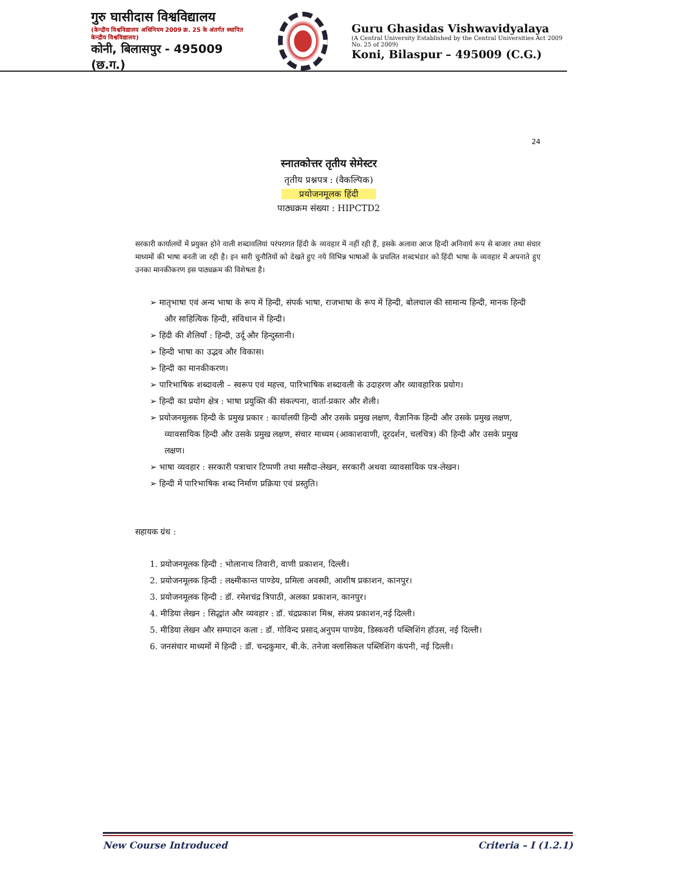गुरु घासीदास विश्वविद्यालय
(केन्द्रीय विश्वविद्यालय अधिनियम 2009 क्र. 25 के अंतर्गत स्थापित केन्द्रीय विश्वविद्यालय)
कोनी, बिलासपुर - 495009 (छ.ग.)
Guru Ghasidas Vishwavidyalaya
(A Central University Established by the Central Universities Act 2009 No. 25 of 2009)
Koni, Bilaspur – 495009 (C.G.)
24
स्नातकोत्तर तृतीय सेमेस्टर
तृतीय प्रश्नपत्र : (वैकल्पिक)
प्रयोजनमूलक हिंदी
पाठ्यक्रम संख्या : HIPCTD2
सरकारी कार्यालयों में प्रयुक्त होने वाली शब्दावलियां परंपरागत हिंदी के व्यवहार में नहीं रही हैं, इसके अलावा आज हिन्दी अनिवार्य रूप से बाजार तथा संचार माध्यमों की भाषा बनती जा रही है। इन सारी चुनौतियों को देखते हुए नये विभिन्न भाषाओं के प्रचलित शब्दभंडार को हिंदी भाषा के व्यवहार में अपनाते हुए उनका मानकीकरण इस पाठ्यक्रम की विशेषता है।
➢ मातृभाषा एवं अन्य भाषा के रूप में हिन्दी, संपर्क भाषा, राजभाषा के रूप में हिन्दी, बोलचाल की सामान्य हिन्दी, मानक हिन्दी और साहित्यिक हिन्दी, संविधान में हिन्दी।
➢ हिंदी की शैलियाँ : हिन्दी, उर्दू और हिन्दुस्तानी।
➢ हिन्दी भाषा का उद्भव और विकास।
➢ हिन्दी का मानकीकरण।
➢ पारिभाषिक शब्दावली – स्वरूप एवं महत्त्व, पारिभाषिक शब्दावली के उदाहरण और व्यावहारिक प्रयोग।
➢ हिन्दी का प्रयोग क्षेत्र : भाषा प्रयुक्ति की संकल्पना, वार्ता-प्रकार और शैली।
➢ प्रयोजनमूलक हिन्दी के प्रमुख प्रकार : कार्यालयी हिन्दी और उसके प्रमुख लक्षण, वैज्ञानिक हिन्दी और उसके प्रमुख लक्षण, व्यावसायिक हिन्दी और उसके प्रमुख लक्षण, संचार माध्यम (आकाशवाणी, दूरदर्शन, चलचित्र) की हिन्दी और उसके प्रमुख लक्षण।
➢ भाषा व्यवहार : सरकारी पत्राचार टिप्पणी तथा मसौदा-लेखन, सरकारी अथवा व्यावसायिक पत्र-लेखन।
➢ हिन्दी में पारिभाषिक शब्द निर्माण प्रक्रिया एवं प्रस्तुति।
सहायक ग्रंथ :
1. प्रयोजनमूलक हिन्दी : भोलानाथ तिवारी, वाणी प्रकाशन, दिल्ली।
2. प्रयोजनमूलक हिन्दी : लक्ष्मीकान्त पाण्डेय, प्रमिला अवस्थी, आशीष प्रकाशन, कानपुर।
3. प्रयोजनमूलक हिन्दी : डॉ. रमेशचंद्र त्रिपाठी, अलका प्रकाशन, कानपुर।
4. मीडिया लेखन : सिद्धांत और व्यवहार : डॉ. चंद्रप्रकाश मिश्र, संजय प्रकाशन,नई दिल्ली।
5. मीडिया लेखन और सम्पादन कला : डॉ. गोविन्द प्रसाद,अनुपम पाण्डेय, डिस्कवरी पब्लिशिंग हॉउस, नई दिल्ली।
6. जनसंचार माध्यमों में हिन्दी : डॉ. चन्द्रकुमार, बी.के. तनेजा क्लासिकल पब्लिशिंग कंपनी, नई दिल्ली।
New Course Introduced Criteria – I (1.2.1)